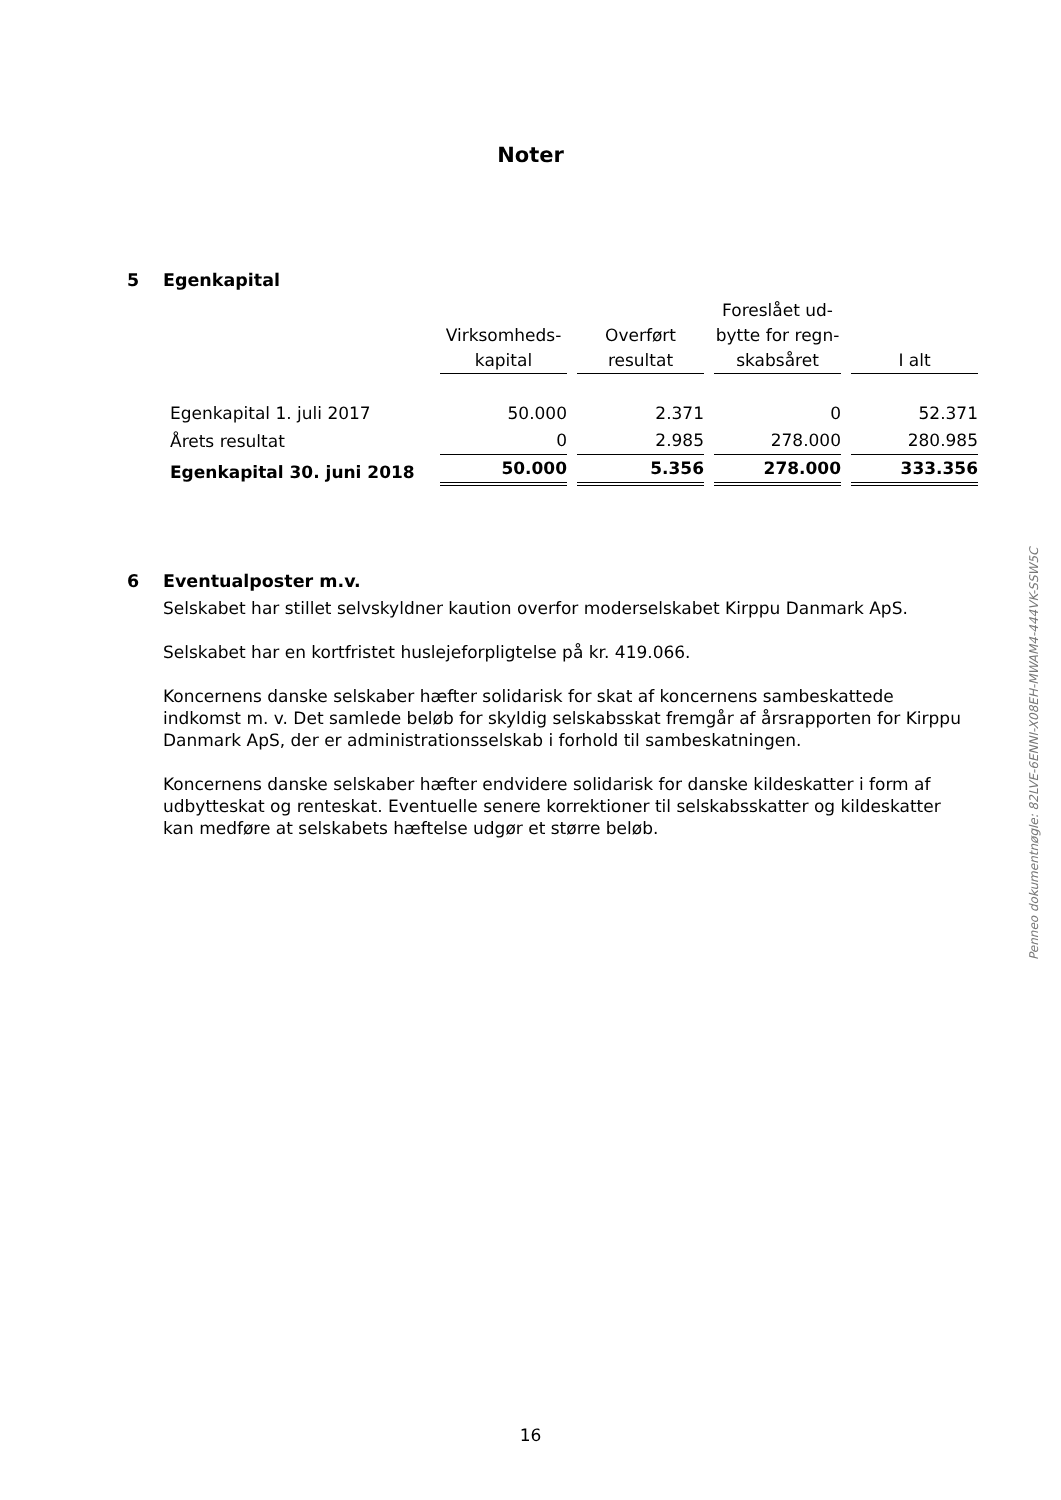Noter
5 Egenkapital
| | Virksomheds- kapital | Overført resultat | Foreslået ud- bytte for regn- skabsåret | I alt |
| --- | --- | --- | --- | --- |
| Egenkapital 1. juli 2017 | 50.000 | 2.371 | 0 | 52.371 |
| Årets resultat | 0 | 2.985 | 278.000 | 280.985 |
| Egenkapital 30. juni 2018 | 50.000 | 5.356 | 278.000 | 333.356 |
6 Eventualposter m.v.
Selskabet har stillet selvskyldner kaution overfor moderselskabet Kirppu Danmark ApS.
Selskabet har en kortfristet huslejeforpligtelse på kr. 419.066.
Koncernens danske selskaber hæfter solidarisk for skat af koncernens sambeskattede indkomst m. v. Det samlede beløb for skyldig selskabsskat fremgår af årsrapporten for Kirppu Danmark ApS, der er administrationsselskab i forhold til sambeskatningen.
Koncernens danske selskaber hæfter endvidere solidarisk for danske kildeskatter i form af udbytteskat og renteskat. Eventuelle senere korrektioner til selskabsskatter og kildeskatter kan medføre at selskabets hæftelse udgør et større beløb.
Penneo dokumentnøgle: 82LVE-6ENNI-X08EH-MWAM4-444VK-SSW5C
16